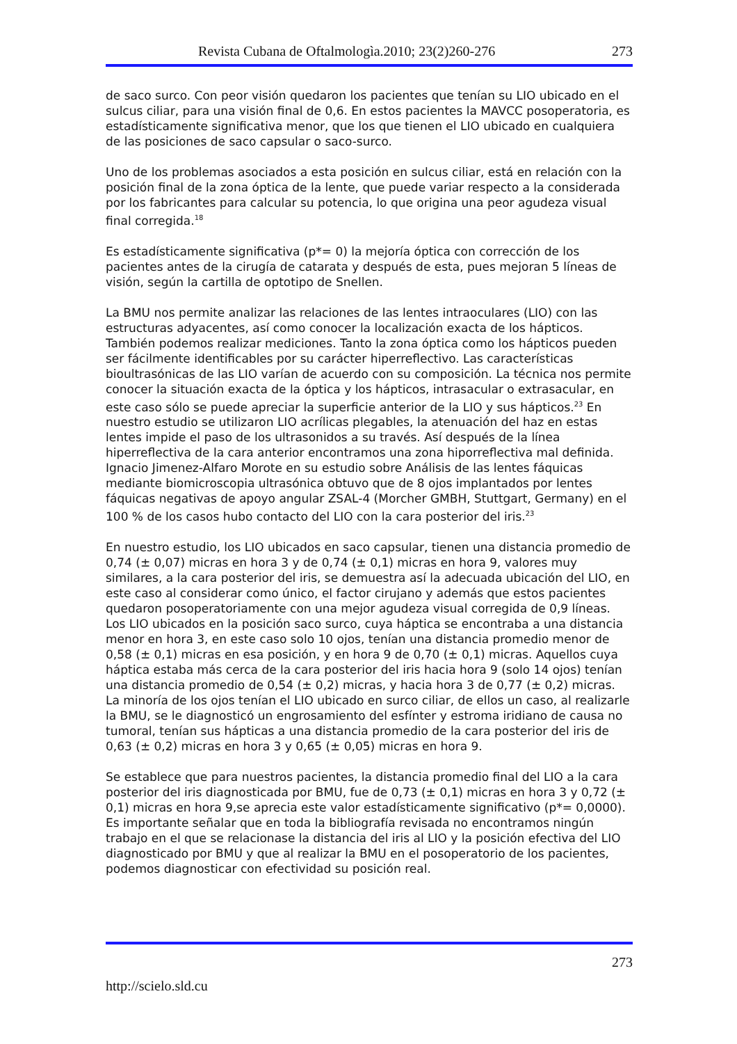Revista Cubana de Oftalmologìa.2010; 23(2)260-276 273
de saco surco. Con peor visión quedaron los pacientes que tenían su LIO ubicado en el sulcus ciliar, para una visión final de 0,6. En estos pacientes la MAVCC posoperatoria, es estadísticamente significativa menor, que los que tienen el LIO ubicado en cualquiera de las posiciones de saco capsular o saco-surco.
Uno de los problemas asociados a esta posición en sulcus ciliar, está en relación con la posición final de la zona óptica de la lente, que puede variar respecto a la considerada por los fabricantes para calcular su potencia, lo que origina una peor agudeza visual final corregida.<sup>18</sup>
Es estadísticamente significativa (p*= 0) la mejoría óptica con corrección de los pacientes antes de la cirugía de catarata y después de esta, pues mejoran 5 líneas de visión, según la cartilla de optotipo de Snellen.
La BMU nos permite analizar las relaciones de las lentes intraoculares (LIO) con las estructuras adyacentes, así como conocer la localización exacta de los hápticos. También podemos realizar mediciones. Tanto la zona óptica como los hápticos pueden ser fácilmente identificables por su carácter hiperreflectivo. Las características bioultrasónicas de las LIO varían de acuerdo con su composición. La técnica nos permite conocer la situación exacta de la óptica y los hápticos, intrasacular o extrasacular, en este caso sólo se puede apreciar la superficie anterior de la LIO y sus hápticos.<sup>23</sup> En nuestro estudio se utilizaron LIO acrílicas plegables, la atenuación del haz en estas lentes impide el paso de los ultrasonidos a su través. Así después de la línea hiperreflectiva de la cara anterior encontramos una zona hiporreflectiva mal definida. Ignacio Jimenez-Alfaro Morote en su estudio sobre Análisis de las lentes fáquicas mediante biomicroscopia ultrasónica obtuvo que de 8 ojos implantados por lentes fáquicas negativas de apoyo angular ZSAL-4 (Morcher GMBH, Stuttgart, Germany) en el 100 % de los casos hubo contacto del LIO con la cara posterior del iris.<sup>23</sup>
En nuestro estudio, los LIO ubicados en saco capsular, tienen una distancia promedio de 0,74 (± 0,07) micras en hora 3 y de 0,74 (± 0,1) micras en hora 9, valores muy similares, a la cara posterior del iris, se demuestra así la adecuada ubicación del LIO, en este caso al considerar como único, el factor cirujano y además que estos pacientes quedaron posoperatoriamente con una mejor agudeza visual corregida de 0,9 líneas. Los LIO ubicados en la posición saco surco, cuya háptica se encontraba a una distancia menor en hora 3, en este caso solo 10 ojos, tenían una distancia promedio menor de 0,58 (± 0,1) micras en esa posición, y en hora 9 de 0,70 (± 0,1) micras. Aquellos cuya háptica estaba más cerca de la cara posterior del iris hacia hora 9 (solo 14 ojos) tenían una distancia promedio de 0,54 (± 0,2) micras, y hacia hora 3 de 0,77 (± 0,2) micras. La minoría de los ojos tenían el LIO ubicado en surco ciliar, de ellos un caso, al realizarle la BMU, se le diagnosticó un engrosamiento del esfínter y estroma iridiano de causa no tumoral, tenían sus hápticas a una distancia promedio de la cara posterior del iris de 0,63 (± 0,2) micras en hora 3 y 0,65 (± 0,05) micras en hora 9.
Se establece que para nuestros pacientes, la distancia promedio final del LIO a la cara posterior del iris diagnosticada por BMU, fue de 0,73 (± 0,1) micras en hora 3 y 0,72 (± 0,1) micras en hora 9,se aprecia este valor estadísticamente significativo (p*= 0,0000). Es importante señalar que en toda la bibliografía revisada no encontramos ningún trabajo en el que se relacionase la distancia del iris al LIO y la posición efectiva del LIO diagnosticado por BMU y que al realizar la BMU en el posoperatorio de los pacientes, podemos diagnosticar con efectividad su posición real.
273
http://scielo.sld.cu